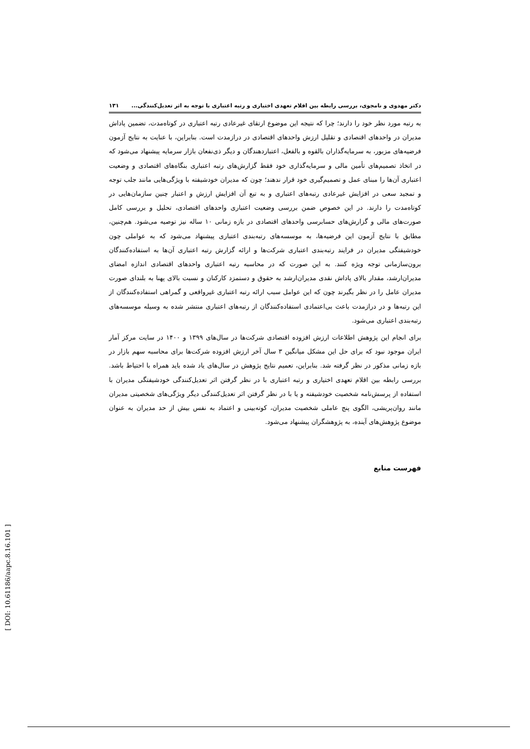دکتر مهدوی و نامجوی، بررسی رابطه بین اقلام تعهدی اختیاری و رتبه اعتباری با توجه به اثر تعدیل‌کنندگی... ۱۳۱
به رتبه مورد نظر خود را دارند؛ چرا که نتیجه این موضوع ارتقای غیرعادی رتبه اعتباری در کوتاه‌مدت، تضمین پاداش مدیران در واحدهای اقتصادی و تقلیل ارزش واحدهای اقتصادی در درازمدت است. بنابراین، با عنایت به نتایج آزمون فرضیه‌های مزبور، به سرمایه‌گذاران بالقوه و بالفعل، اعتباردهندگان و دیگر ذی‌نفعان بازار سرمایه پیشنهاد می‌شود که در اتخاذ تصمیم‌های تأمین مالی و سرمایه‌گذاری خود فقط گزارش‌های رتبه اعتباری بنگاه‌های اقتصادی و وضعیت اعتباری آن‌ها را مبنای عمل و تصمیم‌گیری خود قرار ندهند؛ چون که مدیران خودشیفته با ویژگی‌هایی مانند جلب توجه و تمجید سعی در افزایش غیرعادی رتبه‌های اعتباری و به تبع آن افزایش ارزش و اعتبار چنین سازمان‌هایی در کوتاه‌مدت را دارند. در این خصوص ضمن بررسی وضعیت اعتباری واحدهای اقتصادی، تحلیل و بررسی کامل صورت‌های مالی و گزارش‌های حسابرسی واحدهای اقتصادی در بازه زمانی ۱۰ ساله نیز توصیه می‌شود. هم‌چنین، مطابق با نتایج آزمون این فرضیه‌ها، به موسسه‌های رتبه‌بندی اعتباری پیشنهاد می‌شود که به عواملی چون خودشیفتگی مدیران در فرایند رتبه‌بندی اعتباری شرکت‌ها و ارائه گزارش رتبه اعتباری آن‌ها به استفاده‌کنندگان برون‌سازمانی توجه ویژه کنند. به این صورت که در محاسبه رتبه اعتباری واحدهای اقتصادی اندازه امضای مدیران‌ارشد، مقدار بالای پاداش نقدی مدیران‌ارشد به حقوق و دستمزد کارکنان و نسبت بالای پهنا به بلندای صورت مدیران عامل را در نظر بگیرند چون که این عوامل سبب ارائه رتبه اعتباری غیرواقعی و گمراهی استفاده‌کنندگان از این رتبه‌ها و در درازمدت باعث بی‌اعتمادی استفاده‌کنندگان از رتبه‌های اعتباری منتشر شده به وسیله موسسه‌های رتبه‌بندی اعتباری می‌شود.
برای انجام این پژوهش اطلاعات ارزش افزوده اقتصادی شرکت‌ها در سال‌های ۱۳۹۹ و ۱۴۰۰ در سایت مرکز آمار ایران موجود نبود که برای حل این مشکل میانگین ۳ سال آخر ارزش افزوده شرکت‌ها برای محاسبه سهم بازار در بازه زمانی مذکور در نظر گرفته شد. بنابراین، تعمیم نتایج پژوهش در سال‌های یاد شده باید همراه با احتیاط باشد. بررسی رابطه بین اقلام تعهدی اختیاری و رتبه اعتباری با در نظر گرفتن اثر تعدیل‌کنندگی خودشیفتگی مدیران با استفاده از پرسش‌نامه شخصیت خودشیفته و یا با در نظر گرفتن اثر تعدیل‌کنندگی دیگر ویژگی‌های شخصیتی مدیران مانند روان‌پریشی، الگوی پنج عاملی شخصیت مدیران، کوته‌بینی و اعتماد به نفس بیش از حد مدیران به عنوان موضوع پژوهش‌های آینده، به پژوهشگران پیشنهاد می‌شود.
فهرست منابع
[ DOI: 10.61186/aapc.8.16.101 ]